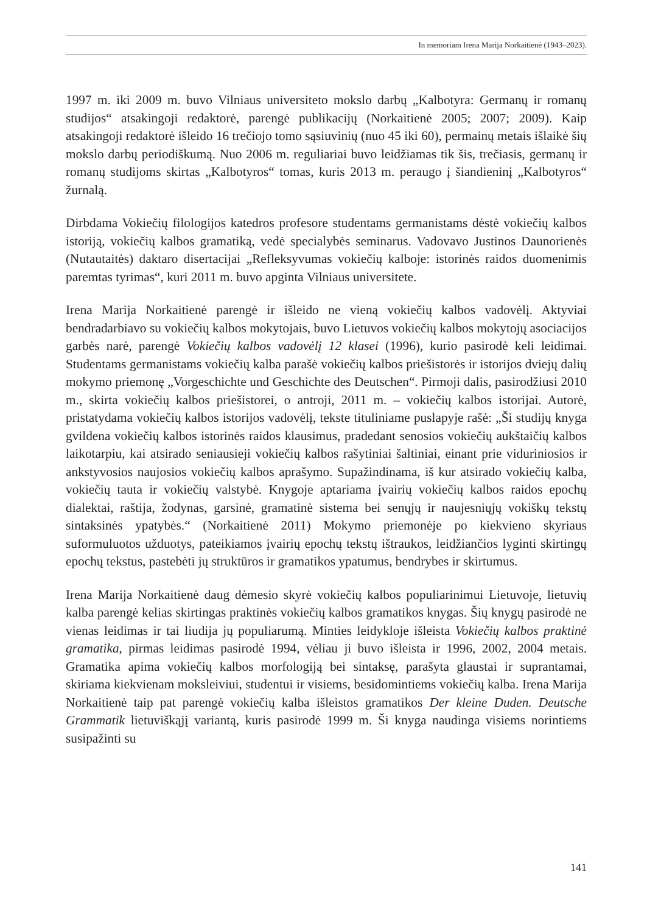In memoriam Irena Marija Norkaitienė (1943–2023).
1997 m. iki 2009 m. buvo Vilniaus universiteto mokslo darbų „Kalbotyra: Germanų ir romanų studijos“ atsakingoji redaktorė, parengė publikacijų (Norkaitienė 2005; 2007; 2009). Kaip atsakingoji redaktorė išleido 16 trečiojo tomo sąsiuvinių (nuo 45 iki 60), permainų metais išlaikė šių mokslo darbų periodiškumą. Nuo 2006 m. reguliariai buvo leidžiamas tik šis, trečiasis, germanų ir romanų studijoms skirtas „Kalbotyros“ tomas, kuris 2013 m. peraugo į šiandieninį „Kalbotyros“ žurnalą.
Dirbdama Vokiečių filologijos katedros profesore studentams germanistams dėstė vokiečių kalbos istoriją, vokiečių kalbos gramatiką, vedė specialybės seminarus. Vadovavo Justinos Daunorienės (Nutautaitės) daktaro disertacijai „Refleksyvumas vokiečių kalboje: istorinės raidos duomenimis paremtas tyrimas“, kuri 2011 m. buvo apginta Vilniaus universitete.
Irena Marija Norkaitienė parengė ir išleido ne vieną vokiečių kalbos vadovėlį. Aktyviai bendradarbiavo su vokiečių kalbos mokytojais, buvo Lietuvos vokiečių kalbos mokytojų asociacijos garbės narė, parengė Vokiečių kalbos vadovėlį 12 klasei (1996), kurio pasirodė keli leidimai. Studentams germanistams vokiečių kalba parašė vokiečių kalbos priešistorės ir istorijos dviejų dalių mokymo priemonę „Vorgeschichte und Geschichte des Deutschen“. Pirmoji dalis, pasirodžiusi 2010 m., skirta vokiečių kalbos priešistorei, o antroji, 2011 m. – vokiečių kalbos istorijai. Autorė, pristatydama vokiečių kalbos istorijos vadovėlį, tekste tituliniame puslapyje rašė: „Ši studijų knyga gvildena vokiečių kalbos istorinės raidos klausimus, pradedant senosios vokiečių aukštaičių kalbos laikotarpiu, kai atsirado seniausieji vokiečių kalbos rašytiniai šaltiniai, einant prie viduriniosios ir ankstyvosios naujosios vokiečių kalbos aprašymo. Supažindinama, iš kur atsirado vokiečių kalba, vokiečių tauta ir vokiečių valstybė. Knygoje aptariama įvairių vokiečių kalbos raidos epochų dialektai, raštija, žodynas, garsinė, gramatinė sistema bei senųjų ir naujesniųjų vokiškų tekstų sintaksinės ypatybės.“ (Norkaitienė 2011) Mokymo priemonėje po kiekvieno skyriaus suformuluotos užduotys, pateikiamos įvairių epochų tekstų ištraukos, leidžiančios lyginti skirtingų epochų tekstus, pastebėti jų struktūros ir gramatikos ypatumus, bendrybes ir skirtumus.
Irena Marija Norkaitienė daug dėmesio skyrė vokiečių kalbos populiarinimui Lietuvoje, lietuvių kalba parengė kelias skirtingas praktinės vokiečių kalbos gramatikos knygas. Šių knygų pasirodė ne vienas leidimas ir tai liudija jų populiarumą. Minties leidykloje išleista Vokiečių kalbos praktinė gramatika, pirmas leidimas pasirodė 1994, vėliau ji buvo išleista ir 1996, 2002, 2004 metais. Gramatika apima vokiečių kalbos morfologiją bei sintaksę, parašyta glaustai ir suprantamai, skiriama kiekvienam moksleiviui, studentui ir visiems, besidomintiems vokiečių kalba. Irena Marija Norkaitienė taip pat parengė vokiečių kalba išleistos gramatikos Der kleine Duden. Deutsche Grammatik lietuviškąjį variantą, kuris pasirodė 1999 m. Ši knyga naudinga visiems norintiems susipažinti su
141